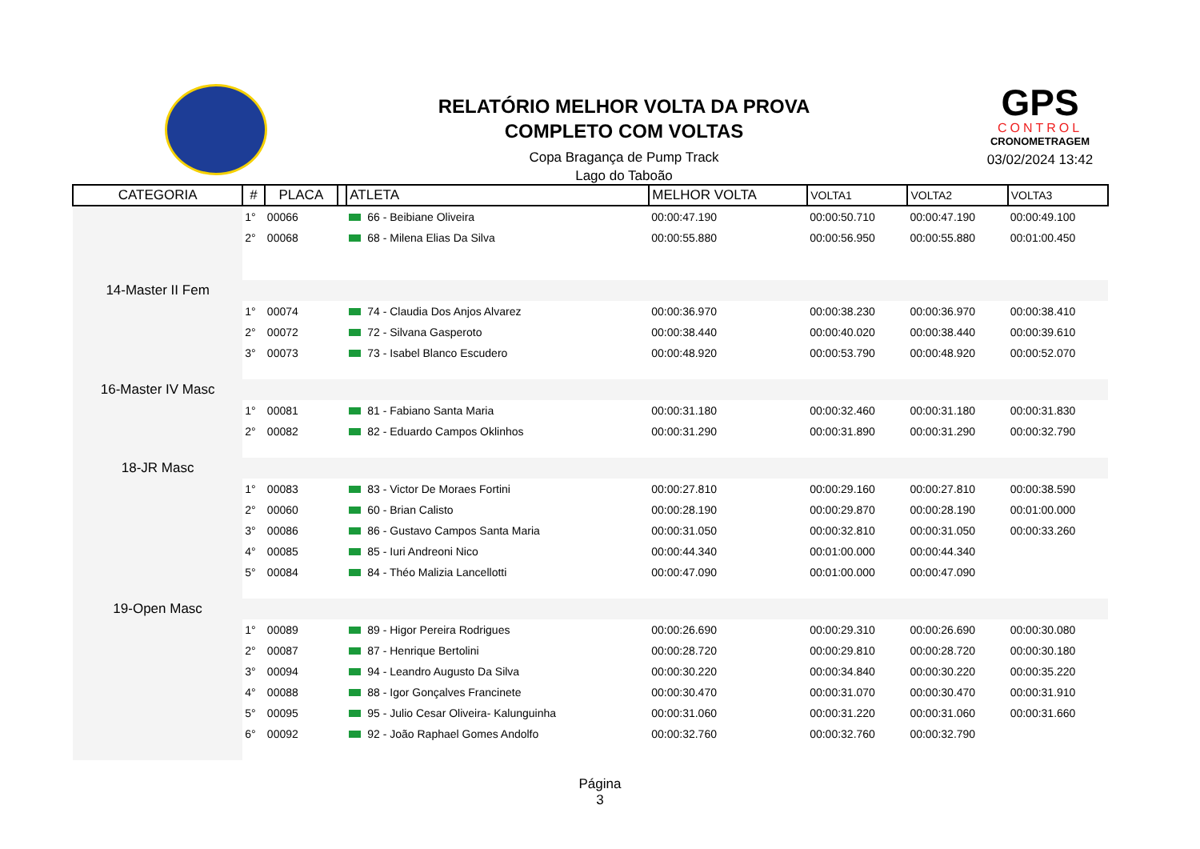RELATÓRIO MELHOR VOLTA DA PROVA
COMPLETO COM VOLTAS
Copa Bragança de Pump Track
Lago do Taboão
GPS
CONTROL
CRONOMETRAGEM
03/02/2024 13:42
| CATEGORIA | # | PLACA | | ATLETA | MELHOR VOLTA | VOLTA1 | VOLTA2 | VOLTA3 |
| --- | --- | --- | --- | --- | --- | --- | --- | --- |
| | 1° | 00066 | | 66 - Beibiane Oliveira | 00:00:47.190 | 00:00:50.710 | 00:00:47.190 | 00:00:49.100 |
| | 2° | 00068 | | 68 - Milena Elias Da Silva | 00:00:55.880 | 00:00:56.950 | 00:00:55.880 | 00:01:00.450 |
| 14-Master II Fem | | | | | | | | |
| | 1° | 00074 | | 74 - Claudia Dos Anjos Alvarez | 00:00:36.970 | 00:00:38.230 | 00:00:36.970 | 00:00:38.410 |
| | 2° | 00072 | | 72 - Silvana Gasperoto | 00:00:38.440 | 00:00:40.020 | 00:00:38.440 | 00:00:39.610 |
| | 3° | 00073 | | 73 - Isabel Blanco Escudero | 00:00:48.920 | 00:00:53.790 | 00:00:48.920 | 00:00:52.070 |
| 16-Master IV Masc | | | | | | | | |
| | 1° | 00081 | | 81 - Fabiano Santa Maria | 00:00:31.180 | 00:00:32.460 | 00:00:31.180 | 00:00:31.830 |
| | 2° | 00082 | | 82 - Eduardo Campos Oklinhos | 00:00:31.290 | 00:00:31.890 | 00:00:31.290 | 00:00:32.790 |
| 18-JR Masc | | | | | | | | |
| | 1° | 00083 | | 83 - Victor De Moraes Fortini | 00:00:27.810 | 00:00:29.160 | 00:00:27.810 | 00:00:38.590 |
| | 2° | 00060 | | 60 - Brian Calisto | 00:00:28.190 | 00:00:29.870 | 00:00:28.190 | 00:01:00.000 |
| | 3° | 00086 | | 86 - Gustavo Campos Santa Maria | 00:00:31.050 | 00:00:32.810 | 00:00:31.050 | 00:00:33.260 |
| | 4° | 00085 | | 85 - Iuri Andreoni Nico | 00:00:44.340 | 00:01:00.000 | 00:00:44.340 | |
| | 5° | 00084 | | 84 - Théo Malizia Lancellotti | 00:00:47.090 | 00:01:00.000 | 00:00:47.090 | |
| 19-Open Masc | | | | | | | | |
| | 1° | 00089 | | 89 - Higor Pereira Rodrigues | 00:00:26.690 | 00:00:29.310 | 00:00:26.690 | 00:00:30.080 |
| | 2° | 00087 | | 87 - Henrique Bertolini | 00:00:28.720 | 00:00:29.810 | 00:00:28.720 | 00:00:30.180 |
| | 3° | 00094 | | 94 - Leandro Augusto Da Silva | 00:00:30.220 | 00:00:34.840 | 00:00:30.220 | 00:00:35.220 |
| | 4° | 00088 | | 88 - Igor Gonçalves Francinete | 00:00:30.470 | 00:00:31.070 | 00:00:30.470 | 00:00:31.910 |
| | 5° | 00095 | | 95 - Julio Cesar Oliveira- Kalunguinha | 00:00:31.060 | 00:00:31.220 | 00:00:31.060 | 00:00:31.660 |
| | 6° | 00092 | | 92 - João Raphael Gomes Andolfo | 00:00:32.760 | 00:00:32.760 | 00:00:32.790 | |
Página
3